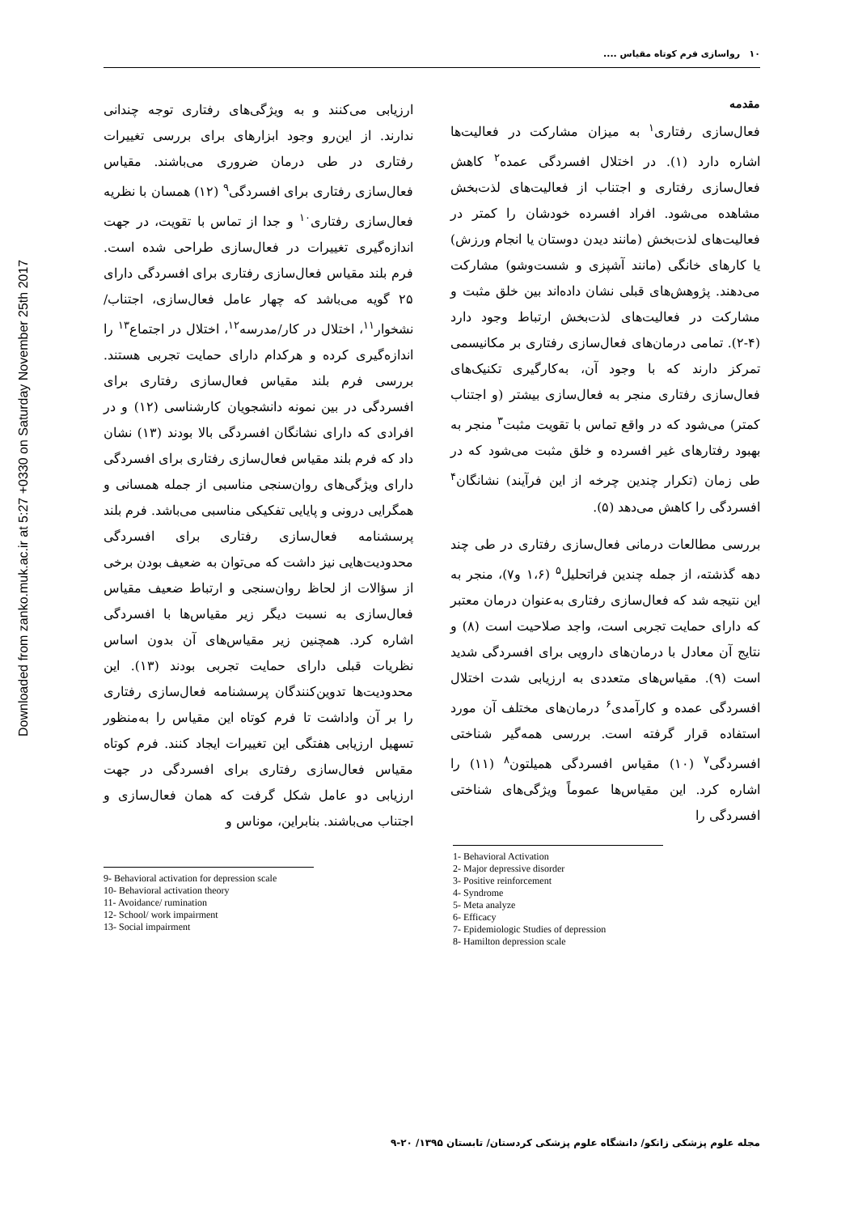Downloaded from zanko.muk.ac.ir at 5:27 +0330 on Saturday November 25th 2017
۱۰ رواسازی فرم کوتاه مقیاس ....
مقدمه
فعال‌سازی رفتاری<sup>۱</sup> به میزان مشارکت در فعالیت‌ها اشاره دارد (۱). در اختلال افسردگی عمده<sup>۲</sup> کاهش فعال‌سازی رفتاری و اجتناب از فعالیت‌های لذت‌بخش مشاهده می‌شود. افراد افسرده خودشان را کمتر در فعالیت‌های لذت‌بخش (مانند دیدن دوستان یا انجام ورزش) یا کارهای خانگی (مانند آشپزی و شست‌وشو) مشارکت می‌دهند. پژوهش‌های قبلی نشان داده‌اند بین خلق مثبت و مشارکت در فعالیت‌های لذت‌بخش ارتباط وجود دارد (۴-۲). تمامی درمان‌های فعال‌سازی رفتاری بر مکانیسمی تمرکز دارند که با وجود آن، به‌کارگیری تکنیک‌های فعال‌سازی رفتاری منجر به فعال‌سازی بیشتر (و اجتناب کمتر) می‌شود که در واقع تماس با تقویت مثبت<sup>۳</sup> منجر به بهبود رفتارهای غیر افسرده و خلق مثبت می‌شود که در طی زمان (تکرار چندین چرخه از این فرآیند) نشانگان<sup>۴</sup> افسردگی را کاهش می‌دهد (۵).
بررسی مطالعات درمانی فعال‌سازی رفتاری در طی چند دهه گذشته، از جمله چندین فراتحلیل<sup>۵</sup> (۱،۶ و۷)، منجر به این نتیجه شد که فعال‌سازی رفتاری به‌عنوان درمان معتبر که دارای حمایت تجربی است، واجد صلاحیت است (۸) و نتایج آن معادل با درمان‌های دارویی برای افسردگی شدید است (۹). مقیاس‌های متعددی به ارزیابی شدت اختلال افسردگی عمده و کارآمدی<sup>۶</sup> درمان‌های مختلف آن مورد استفاده قرار گرفته است. بررسی همه‌گیر شناختی افسردگی<sup>۷</sup> (۱۰) مقیاس افسردگی همیلتون<sup>۸</sup> (۱۱) را اشاره کرد. این مقیاس‌ها عموماً ویژگی‌های شناختی افسردگی را
1- Behavioral Activation
2- Major depressive disorder
3- Positive reinforcement
4- Syndrome
5- Meta analyze
6- Efficacy
7- Epidemiologic Studies of depression
8- Hamilton depression scale
ارزیابی می‌کنند و به ویژگی‌های رفتاری توجه چندانی ندارند. از این‌رو وجود ابزارهای برای بررسی تغییرات رفتاری در طی درمان ضروری می‌باشند. مقیاس فعال‌سازی رفتاری برای افسردگی<sup>۹</sup> (۱۲) همسان با نظریه فعال‌سازی رفتاری<sup>۱۰</sup> و جدا از تماس با تقویت، در جهت اندازه‌گیری تغییرات در فعال‌سازی طراحی شده است. فرم بلند مقیاس فعال‌سازی رفتاری برای افسردگی دارای ۲۵ گویه می‌باشد که چهار عامل فعال‌سازی، اجتناب/نشخوار<sup>۱۱</sup>، اختلال در کار/مدرسه<sup>۱۲</sup>، اختلال در اجتماع<sup>۱۳</sup> را اندازه‌گیری کرده و هرکدام دارای حمایت تجربی هستند. بررسی فرم بلند مقیاس فعال‌سازی رفتاری برای افسردگی در بین نمونه دانشجویان کارشناسی (۱۲) و در افرادی که دارای نشانگان افسردگی بالا بودند (۱۳) نشان داد که فرم بلند مقیاس فعال‌سازی رفتاری برای افسردگی دارای ویژگی‌های روان‌سنجی مناسبی از جمله همسانی و همگرایی درونی و پایایی تفکیکی مناسبی می‌باشد. فرم بلند پرسشنامه فعال‌سازی رفتاری برای افسردگی محدودیت‌هایی نیز داشت که می‌توان به ضعیف بودن برخی از سؤالات از لحاظ روان‌سنجی و ارتباط ضعیف مقیاس فعال‌سازی به نسبت دیگر زیر مقیاس‌ها با افسردگی اشاره کرد. همچنین زیر مقیاس‌های آن بدون اساس نظریات قبلی دارای حمایت تجربی بودند (۱۳). این محدودیت‌ها تدوین‌کنندگان پرسشنامه فعال‌سازی رفتاری را بر آن واداشت تا فرم کوتاه این مقیاس را به‌منظور تسهیل ارزیابی هفتگی این تغییرات ایجاد کنند. فرم کوتاه مقیاس فعال‌سازی رفتاری برای افسردگی در جهت ارزیابی دو عامل شکل گرفت که همان فعال‌سازی و اجتناب می‌باشند. بنابراین، موناس و
9- Behavioral activation for depression scale
10- Behavioral activation theory
11- Avoidance/ rumination
12- School/ work impairment
13- Social impairment
مجله علوم پزشکی زانکو/ دانشگاه علوم پزشکی کردستان/ تابستان ۱۳۹۵/ ۲۰-۹